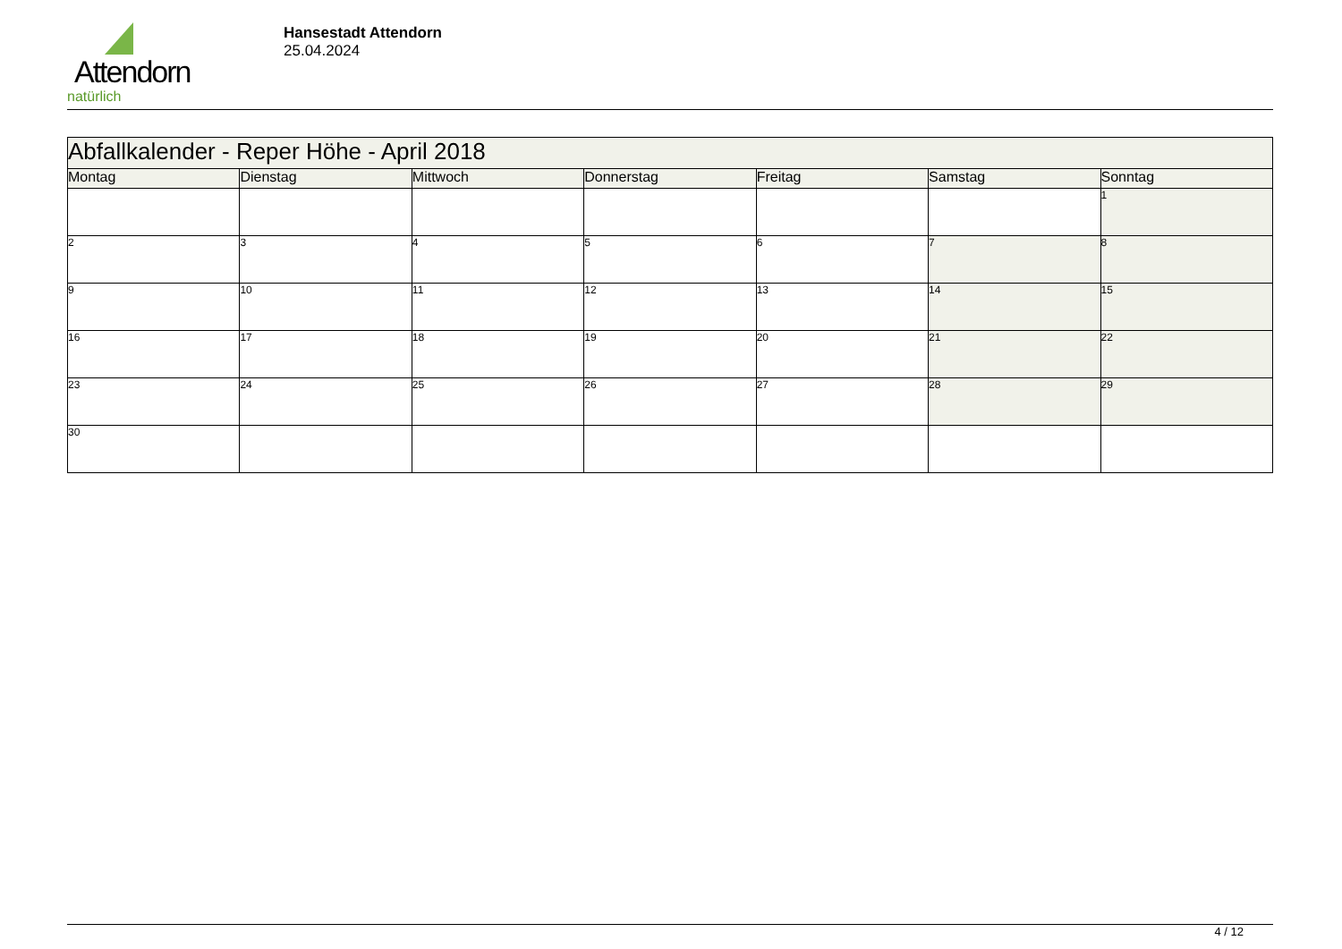Attendorn
natürlich
Hansestadt Attendorn
25.04.2024
| Abfallkalender - Reper Höhe - April 2018 | | | | | | |
| Montag | Dienstag | Mittwoch | Donnerstag | Freitag | Samstag | Sonntag |
| | | | | | | 1 |
| 2 | 3 | 4 | 5 | 6 | 7 | 8 |
| 9 | 10 | 11 | 12 | 13 | 14 | 15 |
| 16 | 17 | 18 | 19 | 20 | 21 | 22 |
| 23 | 24 | 25 | 26 | 27 | 28 | 29 |
| 30 | | | | | | |
4 / 12